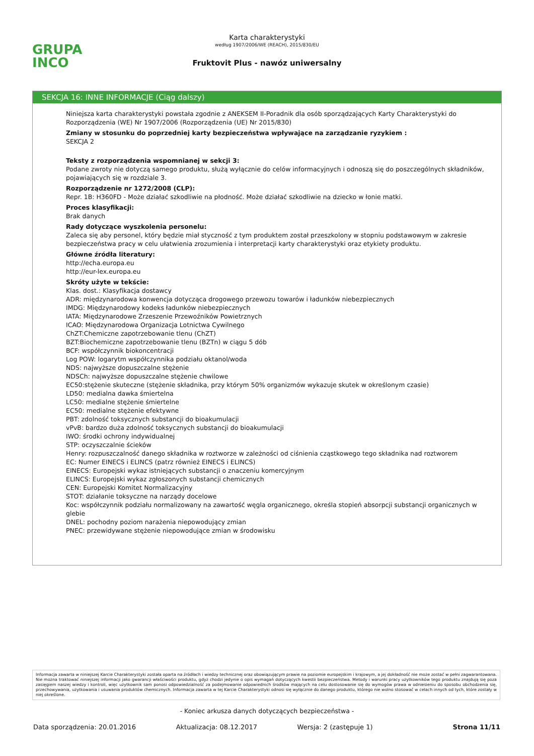GRUPA
INCO
Karta charakterystyki
według 1907/2006/WE (REACH), 2015/830/EU
Fruktovit Plus - nawóz uniwersalny
SEKCJA 16: INNE INFORMACJE (Ciąg dalszy)
Niniejsza karta charakterystyki powstała zgodnie z ANEKSEM II-Poradnik dla osób sporządzających Karty Charakterystyki do Rozporządzenia (WE) Nr 1907/2006 (Rozporządzenia (UE) Nr 2015/830)
Zmiany w stosunku do poprzedniej karty bezpieczeństwa wpływające na zarządzanie ryzykiem :
SEKCJA 2
Teksty z rozporządzenia wspomnianej w sekcji 3:
Podane zwroty nie dotyczą samego produktu, służą wyłącznie do celów informacyjnych i odnoszą się do poszczególnych składników, pojawiających się w rozdziale 3.
Rozporządzenie nr 1272/2008 (CLP):
Repr. 1B: H360FD - Może działać szkodliwie na płodność. Może działać szkodliwie na dziecko w łonie matki.
Proces klasyfikacji:
Brak danych
Rady dotyczące wyszkolenia personelu:
Zaleca się aby personel, który będzie miał styczność z tym produktem został przeszkolony w stopniu podstawowym w zakresie bezpieczeństwa pracy w celu ułatwienia zrozumienia i interpretacji karty charakterystyki oraz etykiety produktu.
Główne źródła literatury:
http://echa.europa.eu
http://eur-lex.europa.eu
Skróty użyte w tekście:
Klas. dost.: Klasyfikacja dostawcy
ADR: międzynarodowa konwencja dotycząca drogowego przewozu towarów i ładunków niebezpiecznych
IMDG: Międzynarodowy kodeks ładunków niebezpiecznych
IATA: Międzynarodowe Zrzeszenie Przewoźników Powietrznych
ICAO: Międzynarodowa Organizacja Lotnictwa Cywilnego
ChZT:Chemiczne zapotrzebowanie tlenu (ChZT)
BZT:Biochemiczne zapotrzebowanie tlenu (BZTn) w ciągu 5 dób
BCF: współczynnik biokoncentracji
Log POW: logarytm współczynnika podziału oktanol/woda
NDS: najwyższe dopuszczalne stężenie
NDSCh: najwyższe dopuszczalne stężenie chwilowe
EC50:stężenie skuteczne (stężenie składnika, przy którym 50% organizmów wykazuje skutek w określonym czasie)
LD50: medialna dawka śmiertelna
LC50: medialne stężenie śmiertelne
EC50: medialne stężenie efektywne
PBT: zdolność toksycznych substancji do bioakumulacji
vPvB: bardzo duża zdolność toksycznych substancji do bioakumulacji
IWO: środki ochrony indywidualnej
STP: oczyszczalnie ścieków
Henry: rozpuszczalność danego składnika w roztworze w zależności od ciśnienia cząstkowego tego składnika nad roztworem
EC: Numer EINECS i ELINCS (patrz również EINECS i ELINCS)
EINECS: Europejski wykaz istniejących substancji o znaczeniu komercyjnym
ELINCS: Europejski wykaz zgłoszonych substancji chemicznych
CEN: Europejski Komitet Normalizacyjny
STOT: działanie toksyczne na narządy docelowe
Koc: współczynnik podziału normalizowany na zawartość węgla organicznego, określa stopień absorpcji substancji organicznych w glebie
DNEL: pochodny poziom narażenia niepowodujący zmian
PNEC: przewidywane stężenie niepowodujące zmian w środowisku
Informacja zawarta w niniejszej Karcie Charakterystyki została oparta na źródłach i wiedzy technicznej oraz obowiązującym prawie na poziomie europejskim i krajowym, a jej dokładność nie może zostać w pełni zagwarantowana. Nie można traktować niniejszej informacji jako gwarancji właściwości produktu, gdyż chodzi jedynie o opis wymagań dotyczących kwestii bezpieczeństwa. Metody i warunki pracy użytkowników tego produktu znajdują się poza zasięgiem naszej wiedzy i kontroli, więc użytkownik sam ponosi odpowiedzialność za podejmowanie odpowiednich środków mających na celu dostosowanie się do wymogów prawa w odniesieniu do sposobu obchodzenia się, przechowywania, użytkowania i usuwania produktów chemicznych. Informacja zawarta w tej Karcie Charakterystyki odnosi się wyłącznie do danego produktu, którego nie wolno stosować w celach innych od tych, które zostały w niej określone.
- Koniec arkusza danych dotyczących bezpieczeństwa -
Data sporządzenia: 20.01.2016 Aktualizacja: 08.12.2017 Wersja: 2 (zastępuje 1) Strona 11/11